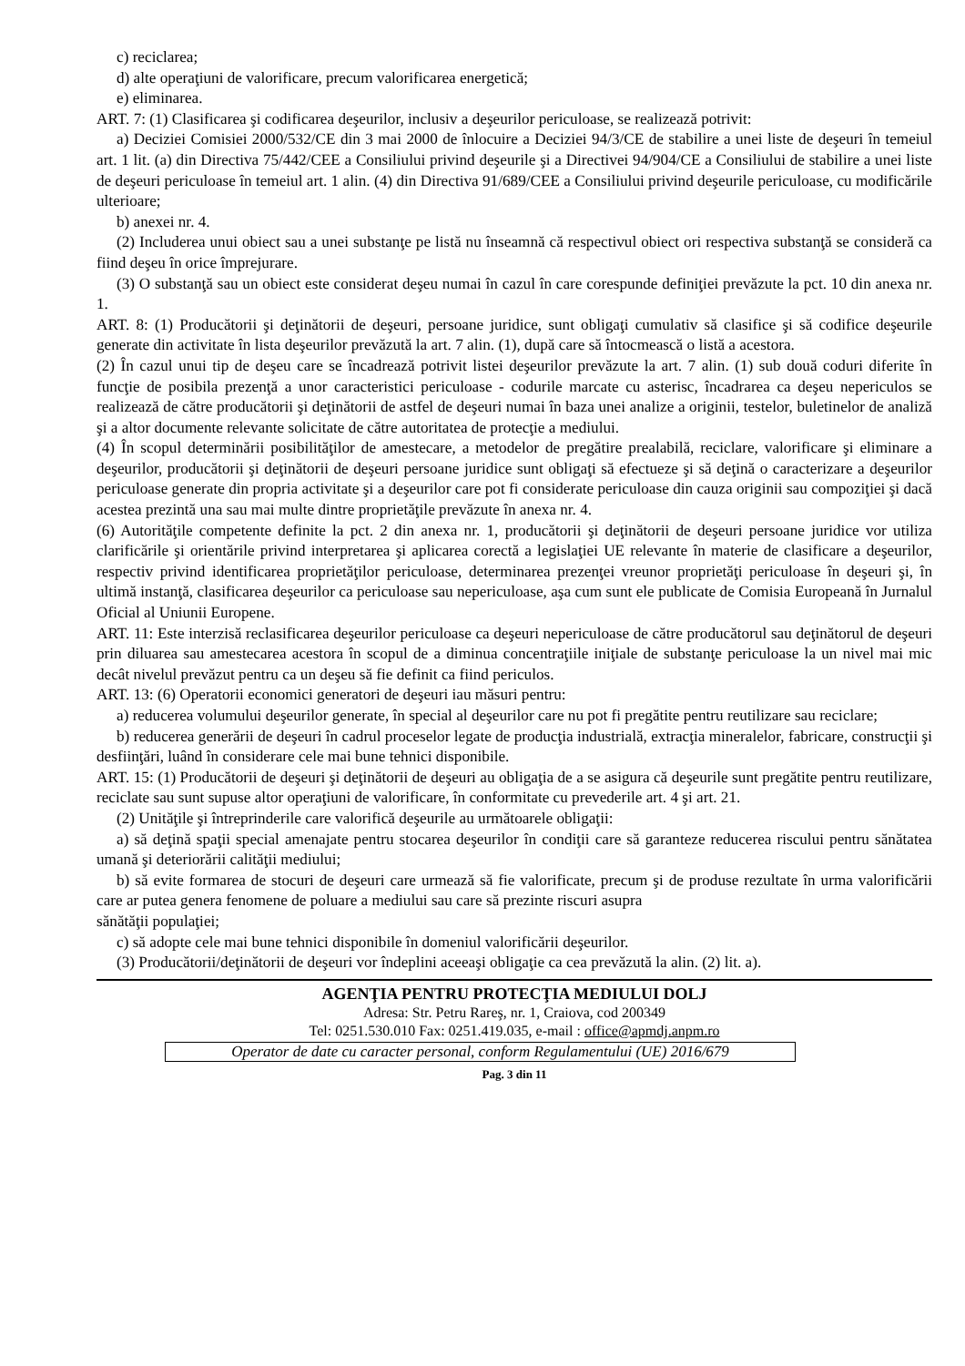c) reciclarea;
d) alte operaţiuni de valorificare, precum valorificarea energetică;
e) eliminarea.
ART. 7: (1) Clasificarea şi codificarea deşeurilor, inclusiv a deşeurilor periculoase, se realizează potrivit:
a) Deciziei Comisiei 2000/532/CE din 3 mai 2000 de înlocuire a Deciziei 94/3/CE de stabilire a unei liste de deşeuri în temeiul art. 1 lit. (a) din Directiva 75/442/CEE a Consiliului privind deşeurile şi a Directivei 94/904/CE a Consiliului de stabilire a unei liste de deşeuri periculoase în temeiul art. 1 alin. (4) din Directiva 91/689/CEE a Consiliului privind deşeurile periculoase, cu modificările ulterioare;
b) anexei nr. 4.
(2) Includerea unui obiect sau a unei substanţe pe listă nu înseamnă că respectivul obiect ori respectiva substanţă se consideră ca fiind deşeu în orice împrejurare.
(3) O substanţă sau un obiect este considerat deşeu numai în cazul în care corespunde definiţiei prevăzute la pct. 10 din anexa nr. 1.
ART. 8: (1) Producătorii şi deţinătorii de deşeuri, persoane juridice, sunt obligaţi cumulativ să clasifice şi să codifice deşeurile generate din activitate în lista deşeurilor prevăzută la art. 7 alin. (1), după care să întocmească o listă a acestora.
(2) În cazul unui tip de deşeu care se încadrează potrivit listei deşeurilor prevăzute la art. 7 alin. (1) sub două coduri diferite în funcţie de posibila prezenţă a unor caracteristici periculoase - codurile marcate cu asterisc, încadrarea ca deşeu nepericulos se realizează de către producătorii şi deţinătorii de astfel de deşeuri numai în baza unei analize a originii, testelor, buletinelor de analiză şi a altor documente relevante solicitate de către autoritatea de protecţie a mediului.
(4) În scopul determinării posibilităţilor de amestecare, a metodelor de pregătire prealabilă, reciclare, valorificare şi eliminare a deşeurilor, producătorii şi deţinătorii de deşeuri persoane juridice sunt obligaţi să efectueze şi să deţină o caracterizare a deşeurilor periculoase generate din propria activitate şi a deşeurilor care pot fi considerate periculoase din cauza originii sau compoziţiei şi dacă acestea prezintă una sau mai multe dintre proprietăţile prevăzute în anexa nr. 4.
(6) Autorităţile competente definite la pct. 2 din anexa nr. 1, producătorii şi deţinătorii de deşeuri persoane juridice vor utiliza clarificările şi orientările privind interpretarea şi aplicarea corectă a legislaţiei UE relevante în materie de clasificare a deşeurilor, respectiv privind identificarea proprietăţilor periculoase, determinarea prezenţei vreunor proprietăţi periculoase în deşeuri şi, în ultimă instanţă, clasificarea deşeurilor ca periculoase sau nepericuloase, aşa cum sunt ele publicate de Comisia Europeană în Jurnalul Oficial al Uniunii Europene.
ART. 11: Este interzisă reclasificarea deşeurilor periculoase ca deşeuri nepericuloase de către producătorul sau deţinătorul de deşeuri prin diluarea sau amestecarea acestora în scopul de a diminua concentraţiile iniţiale de substanţe periculoase la un nivel mai mic decât nivelul prevăzut pentru ca un deşeu să fie definit ca fiind periculos.
ART. 13: (6) Operatorii economici generatori de deşeuri iau măsuri pentru:
a) reducerea volumului deşeurilor generate, în special al deşeurilor care nu pot fi pregătite pentru reutilizare sau reciclare;
b) reducerea generării de deşeuri în cadrul proceselor legate de producţia industrială, extracţia mineralelor, fabricare, construcţii şi desfiinţări, luând în considerare cele mai bune tehnici disponibile.
ART. 15: (1) Producătorii de deşeuri şi deţinătorii de deşeuri au obligaţia de a se asigura că deşeurile sunt pregătite pentru reutilizare, reciclate sau sunt supuse altor operaţiuni de valorificare, în conformitate cu prevederile art. 4 şi art. 21.
(2) Unităţile şi întreprinderile care valorifică deşeurile au următoarele obligaţii:
a) să deţină spaţii special amenajate pentru stocarea deşeurilor în condiţii care să garanteze reducerea riscului pentru sănătatea umană şi deteriorării calităţii mediului;
b) să evite formarea de stocuri de deşeuri care urmează să fie valorificate, precum şi de produse rezultate în urma valorificării care ar putea genera fenomene de poluare a mediului sau care să prezinte riscuri asupra
sănătăţii populaţiei;
c) să adopte cele mai bune tehnici disponibile în domeniul valorificării deşeurilor.
(3) Producătorii/deţinătorii de deşeuri vor îndeplini aceeaşi obligaţie ca cea prevăzută la alin. (2) lit. a).
AGENŢIA PENTRU PROTECŢIA MEDIULUI DOLJ
Adresa: Str. Petru Rareş, nr. 1, Craiova, cod 200349
Tel: 0251.530.010 Fax: 0251.419.035, e-mail : office@apmdj.anpm.ro
Operator de date cu caracter personal, conform Regulamentului (UE) 2016/679
Pag. 3 din 11